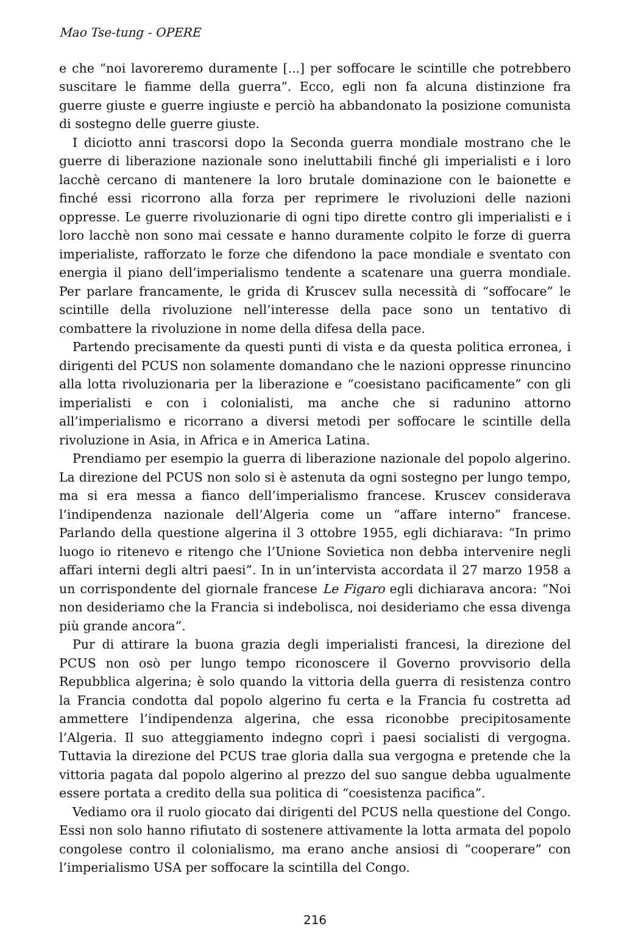Mao Tse-tung - OPERE
e che “noi lavoreremo duramente [...] per soffocare le scintille che potrebbero suscitare le fiamme della guerra”. Ecco, egli non fa alcuna distinzione fra guerre giuste e guerre ingiuste e perciò ha abbandonato la posizione comunista di sostegno delle guerre giuste.
I diciotto anni trascorsi dopo la Seconda guerra mondiale mostrano che le guerre di liberazione nazionale sono ineluttabili finché gli imperialisti e i loro lacchè cercano di mantenere la loro brutale dominazione con le baionette e finché essi ricorrono alla forza per reprimere le rivoluzioni delle nazioni oppresse. Le guerre rivoluzionarie di ogni tipo dirette contro gli imperialisti e i loro lacchè non sono mai cessate e hanno duramente colpito le forze di guerra imperialiste, rafforzato le forze che difendono la pace mondiale e sventato con energia il piano dell’imperialismo tendente a scatenare una guerra mondiale. Per parlare francamente, le grida di Kruscev sulla necessità di “soffocare” le scintille della rivoluzione nell’interesse della pace sono un tentativo di combattere la rivoluzione in nome della difesa della pace.
Partendo precisamente da questi punti di vista e da questa politica erronea, i dirigenti del PCUS non solamente domandano che le nazioni oppresse rinuncino alla lotta rivoluzionaria per la liberazione e “coesistano pacificamente” con gli imperialisti e con i colonialisti, ma anche che si radunino attorno all’imperialismo e ricorrano a diversi metodi per soffocare le scintille della rivoluzione in Asia, in Africa e in America Latina.
Prendiamo per esempio la guerra di liberazione nazionale del popolo algerino. La direzione del PCUS non solo si è astenuta da ogni sostegno per lungo tempo, ma si era messa a fianco dell’imperialismo francese. Kruscev considerava l’indipendenza nazionale dell’Algeria come un “affare interno” francese. Parlando della questione algerina il 3 ottobre 1955, egli dichiarava: “In primo luogo io ritenevo e ritengo che l’Unione Sovietica non debba intervenire negli affari interni degli altri paesi”. In in un’intervista accordata il 27 marzo 1958 a un corrispondente del giornale francese Le Figaro egli dichiarava ancora: “Noi non desideriamo che la Francia si indebolisca, noi desideriamo che essa divenga più grande ancora”.
Pur di attirare la buona grazia degli imperialisti francesi, la direzione del PCUS non osò per lungo tempo riconoscere il Governo provvisorio della Repubblica algerina; è solo quando la vittoria della guerra di resistenza contro la Francia condotta dal popolo algerino fu certa e la Francia fu costretta ad ammettere l’indipendenza algerina, che essa riconobbe precipitosamente l’Algeria. Il suo atteggiamento indegno coprì i paesi socialisti di vergogna. Tuttavia la direzione del PCUS trae gloria dalla sua vergogna e pretende che la vittoria pagata dal popolo algerino al prezzo del suo sangue debba ugualmente essere portata a credito della sua politica di “coesistenza pacifica”.
Vediamo ora il ruolo giocato dai dirigenti del PCUS nella questione del Congo. Essi non solo hanno rifiutato di sostenere attivamente la lotta armata del popolo congolese contro il colonialismo, ma erano anche ansiosi di “cooperare” con l’imperialismo USA per soffocare la scintilla del Congo.
216